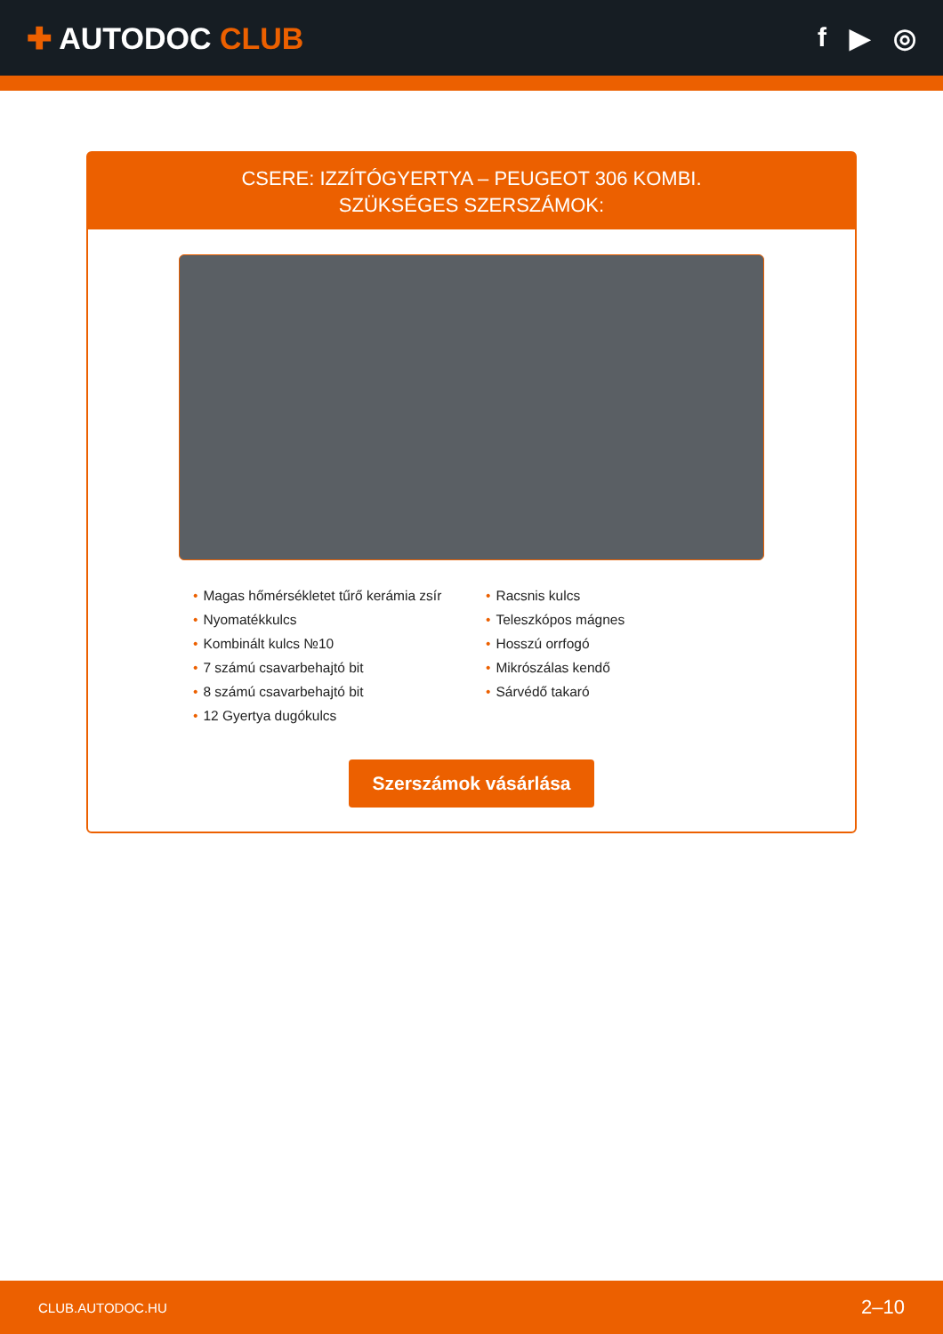✚ AUTODOC CLUB f ▶ ◎
CSERE: IZZÍTÓGYERTYA – PEUGEOT 306 KOMBI.
SZÜKSÉGES SZERSZÁMOK:
• Magas hőmérsékletet tűrő kerámia zsír
• Nyomatékkulcs
• Kombinált kulcs №10
• 7 számú csavarbehajtó bit
• 8 számú csavarbehajtó bit
• 12 Gyertya dugókulcs
• Racsnis kulcs
• Teleszkópos mágnes
• Hosszú orrfogó
• Mikrószálas kendő
• Sárvédő takaró
Szerszámok vásárlása
CLUB.AUTODOC.HU 2–10